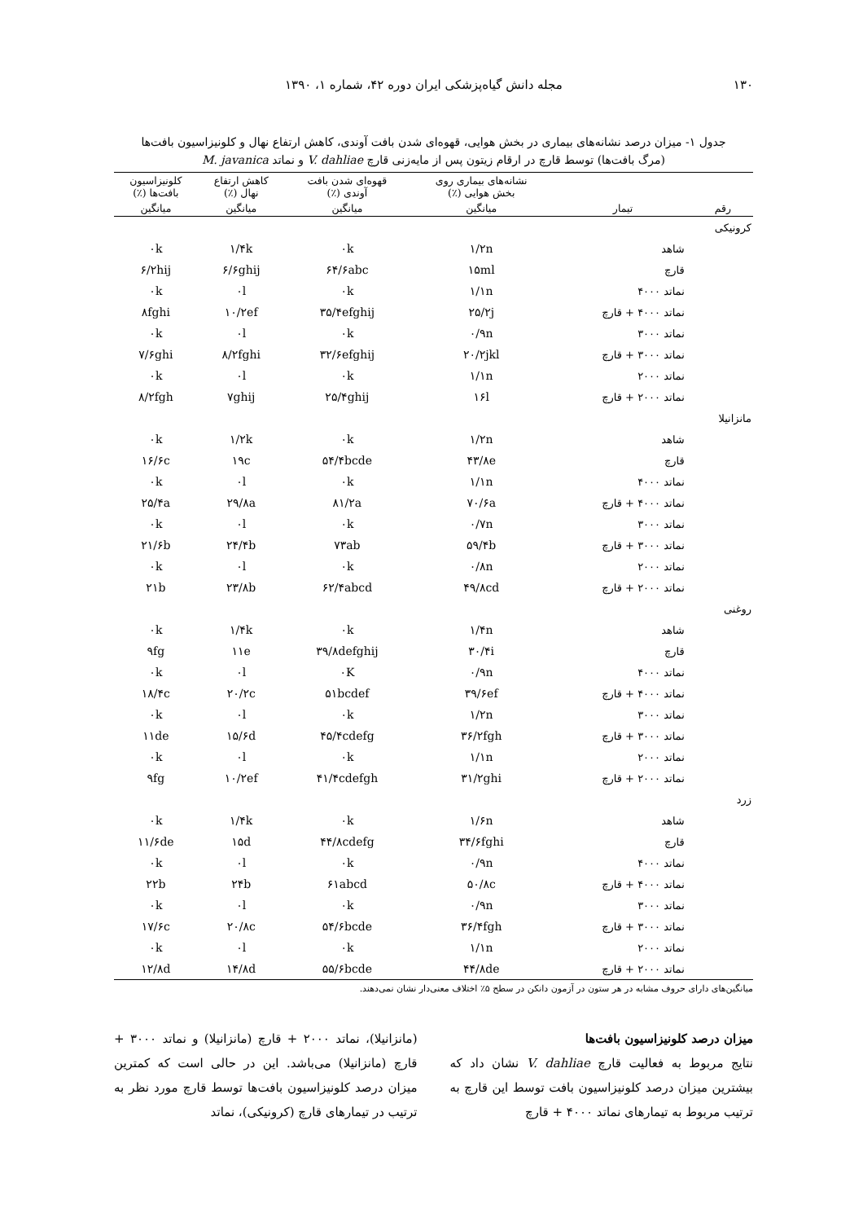۱۳۰ مجله دانش گیاه‌پزشکی ایران دوره ۴۲، شماره ۱، ۱۳۹۰
جدول ۱- میزان درصد نشانه‌های بیماری در بخش هوایی، قهوه‌ای شدن بافت آوندی، کاهش ارتفاع نهال و کلونیزاسیون بافت‌ها
(مرگ بافت‌ها) توسط قارچ در ارقام زیتون پس از مایه‌زنی قارچ V. dahliae و نماتد M. javanica
| | | نشانه‌های بیماری روی بخش هوایی (٪) | قهوه‌ای شدن بافت آوندی (٪) | کاهش ارتفاع نهال (٪) | کلونیزاسیون بافت‌ها (٪) |
| --- | --- | --- | --- | --- | --- |
| رقم | تیمار | میانگین | میانگین | میانگین | میانگین |
| کرونیکی | | | | | |
| | شاهد | ۱/۲n | ۰k | ۱/۴k | ۰k |
| | قارچ | ۱۵ml | ۶۴/۶abc | ۶/۶ghij | ۶/۲hij |
| | نماتد ۴۰۰۰ | ۱/۱n | ۰k | ۰l | ۰k |
| | نماتد ۴۰۰۰ + قارچ | ۲۵/۲j | ۳۵/۴efghij | ۱۰/۲ef | ۸fghi |
| | نماتد ۳۰۰۰ | ۰/۹n | ۰k | ۰l | ۰k |
| | نماتد ۳۰۰۰ + قارچ | ۲۰/۲jkl | ۳۲/۶efghij | ۸/۲fghi | ۷/۶ghi |
| | نماتد ۲۰۰۰ | ۱/۱n | ۰k | ۰l | ۰k |
| | نماتد ۲۰۰۰ + قارچ | ۱۶l | ۲۵/۴ghij | ۷ghij | ۸/۲fgh |
| مانزانیلا | | | | | |
| | شاهد | ۱/۲n | ۰k | ۱/۲k | ۰k |
| | قارچ | ۴۳/۸e | ۵۴/۴bcde | ۱۹c | ۱۶/۶c |
| | نماتد ۴۰۰۰ | ۱/۱n | ۰k | ۰l | ۰k |
| | نماتد ۴۰۰۰ + قارچ | ۷۰/۶a | ۸۱/۲a | ۲۹/۸a | ۲۵/۴a |
| | نماتد ۳۰۰۰ | ۰/۷n | ۰k | ۰l | ۰k |
| | نماتد ۳۰۰۰ + قارچ | ۵۹/۴b | ۷۳ab | ۲۴/۴b | ۲۱/۶b |
| | نماتد ۲۰۰۰ | ۰/۸n | ۰k | ۰l | ۰k |
| | نماتد ۲۰۰۰ + قارچ | ۴۹/۸cd | ۶۲/۴abcd | ۲۳/۸b | ۲۱b |
| روغنی | | | | | |
| | شاهد | ۱/۴n | ۰k | ۱/۴k | ۰k |
| | قارچ | ۳۰/۴i | ۳۹/۸defghij | ۱۱e | ۹fg |
| | نماتد ۴۰۰۰ | ۰/۹n | ۰K | ۰l | ۰k |
| | نماتد ۴۰۰۰ + قارچ | ۳۹/۶ef | ۵۱bcdef | ۲۰/۲c | ۱۸/۴c |
| | نماتد ۳۰۰۰ | ۱/۲n | ۰k | ۰l | ۰k |
| | نماتد ۳۰۰۰ + قارچ | ۳۶/۲fgh | ۴۵/۴cdefg | ۱۵/۶d | ۱۱de |
| | نماتد ۲۰۰۰ | ۱/۱n | ۰k | ۰l | ۰k |
| | نماتد ۲۰۰۰ + قارچ | ۳۱/۲ghi | ۴۱/۴cdefgh | ۱۰/۲ef | ۹fg |
| زرد | | | | | |
| | شاهد | ۱/۶n | ۰k | ۱/۴k | ۰k |
| | قارچ | ۳۴/۶fghi | ۴۴/۸cdefg | ۱۵d | ۱۱/۶de |
| | نماتد ۴۰۰۰ | ۰/۹n | ۰k | ۰l | ۰k |
| | نماتد ۴۰۰۰ + قارچ | ۵۰/۸c | ۶۱abcd | ۲۴b | ۲۲b |
| | نماتد ۳۰۰۰ | ۰/۹n | ۰k | ۰l | ۰k |
| | نماتد ۳۰۰۰ + قارچ | ۳۶/۴fgh | ۵۴/۶bcde | ۲۰/۸c | ۱۷/۶c |
| | نماتد ۲۰۰۰ | ۱/۱n | ۰k | ۰l | ۰k |
| | نماتد ۲۰۰۰ + قارچ | ۴۴/۸de | ۵۵/۶bcde | ۱۴/۸d | ۱۲/۸d |
میانگین‌های دارای حروف مشابه در هر ستون در آزمون دانکن در سطح ۵٪ اختلاف معنی‌دار نشان نمی‌دهند.
میزان درصد کلونیزاسیون بافت‌ها
نتایج مربوط به فعالیت قارچ V. dahliae نشان داد که بیشترین میزان درصد کلونیزاسیون بافت توسط این قارچ به ترتیب مربوط به تیمارهای نماتد ۴۰۰۰ + قارچ
(مانزانیلا)، نماتد ۲۰۰۰ + قارچ (مانزانیلا) و نماتد ۳۰۰۰ + قارچ (مانزانیلا) می‌باشد. این در حالی است که کمترین میزان درصد کلونیزاسیون بافت‌ها توسط قارچ مورد نظر به ترتیب در تیمارهای قارچ (کرونیکی)، نماتد